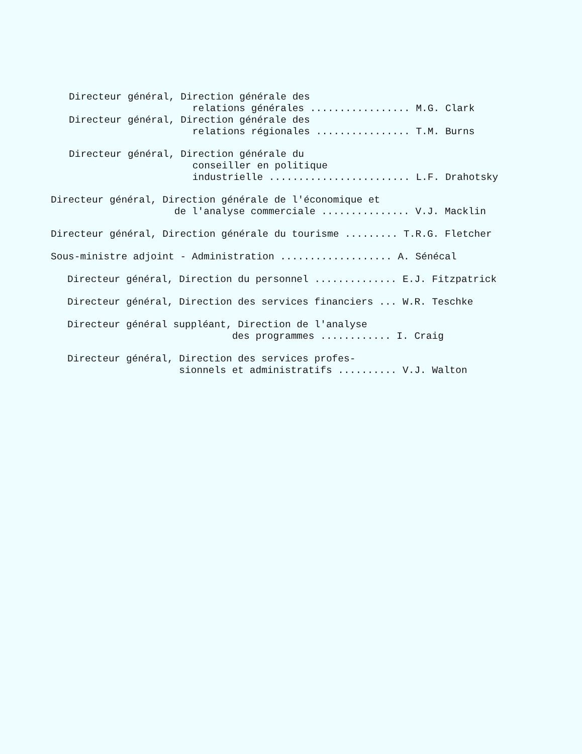Directeur général, Direction générale des relations générales ................. M.G. Clark Directeur général, Direction générale des relations régionales ................ T.M. Burns
Directeur général, Direction générale du conseiller en politique industrielle ........................ L.F. Drahotsky
Directeur général, Direction générale de l'économique et de l'analyse commerciale ............... V.J. Macklin
Directeur général, Direction générale du tourisme ......... T.R.G. Fletcher
Sous-ministre adjoint - Administration ................... A. Sénécal
Directeur général, Direction du personnel .............. E.J. Fitzpatrick
Directeur général, Direction des services financiers ... W.R. Teschke
Directeur général suppléant, Direction de l'analyse des programmes ............ I. Craig
Directeur général, Direction des services profes- sionnels et administratifs .......... V.J. Walton